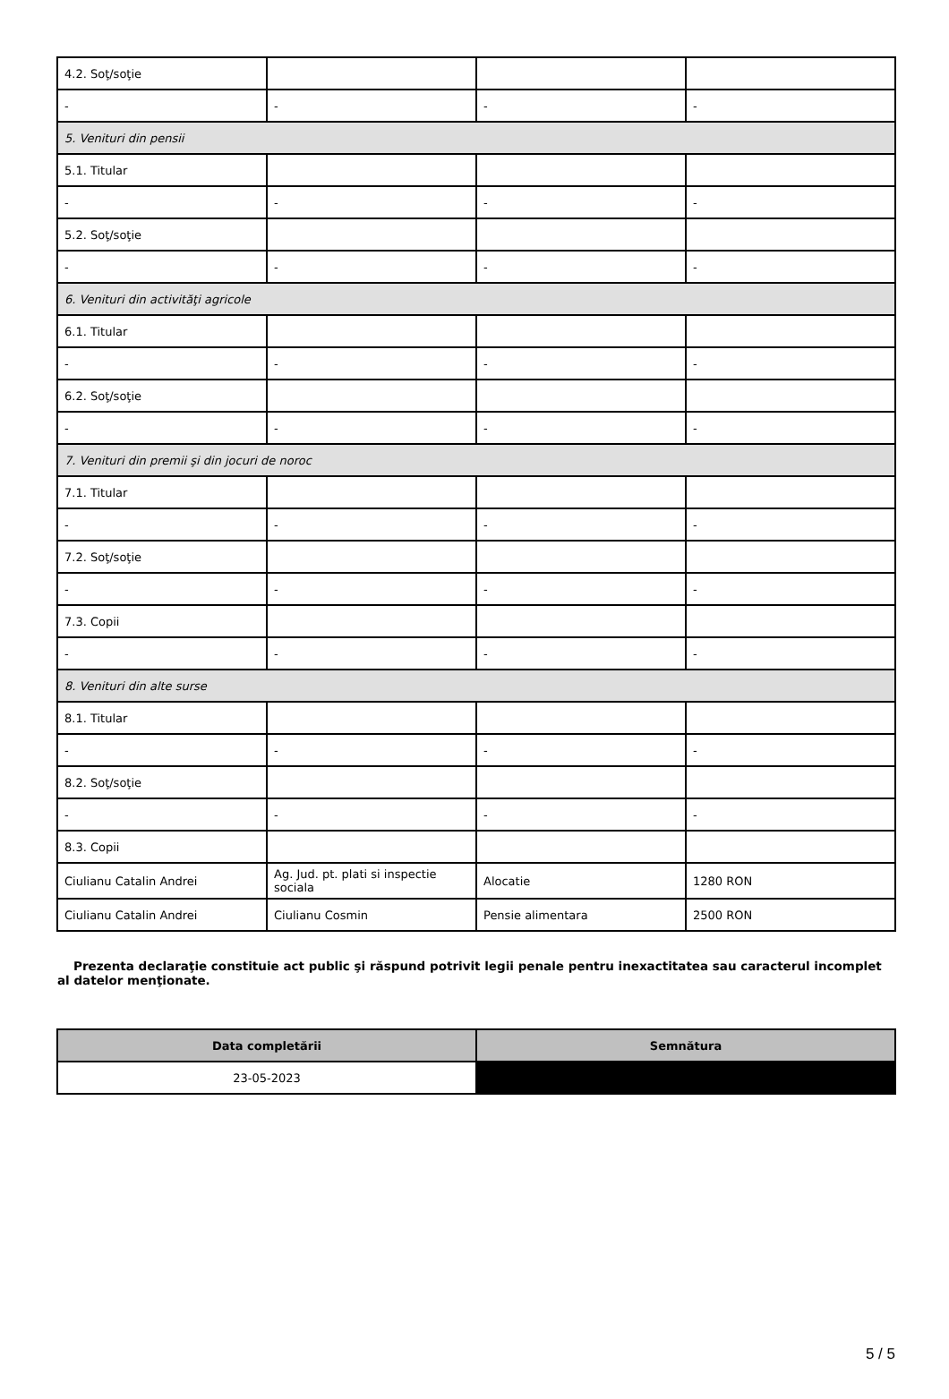| 4.2. Soţ/soţie | | | |
| - | - | - | - |
| 5. Venituri din pensii | | | |
| 5.1. Titular | | | |
| - | - | - | - |
| 5.2. Soţ/soţie | | | |
| - | - | - | - |
| 6. Venituri din activităţi agricole | | | |
| 6.1. Titular | | | |
| - | - | - | - |
| 6.2. Soţ/soţie | | | |
| - | - | - | - |
| 7. Venituri din premii şi din jocuri de noroc | | | |
| 7.1. Titular | | | |
| - | - | - | - |
| 7.2. Soţ/soţie | | | |
| - | - | - | - |
| 7.3. Copii | | | |
| - | - | - | - |
| 8. Venituri din alte surse | | | |
| 8.1. Titular | | | |
| - | - | - | - |
| 8.2. Soţ/soţie | | | |
| - | - | - | - |
| 8.3. Copii | | | |
| Ciulianu Catalin Andrei | Ag. Jud. pt. plati si inspectie sociala | Alocatie | 1280 RON |
| Ciulianu Catalin Andrei | Ciulianu Cosmin | Pensie alimentara | 2500 RON |
Prezenta declaraţie constituie act public şi răspund potrivit legii penale pentru inexactitatea sau caracterul incomplet al datelor menţionate.
| Data completării | Semnătura |
| --- | --- |
| 23-05-2023 | |
5 / 5